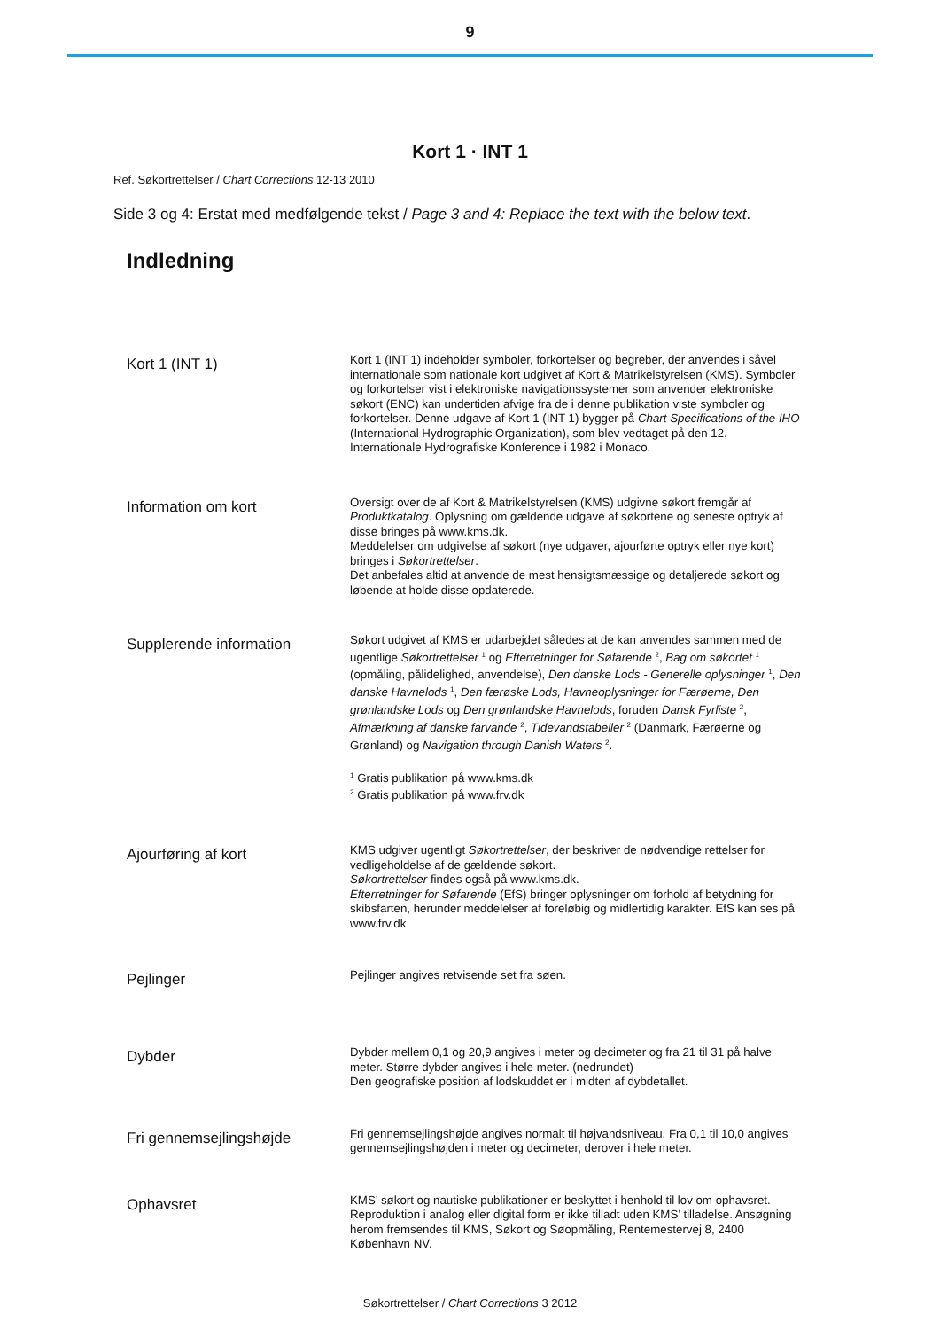9
Kort 1 · INT 1
Ref. Søkortrettelser / Chart Corrections 12-13 2010
Side 3 og 4: Erstat med medfølgende tekst / Page 3 and 4: Replace the text with the below text.
Indledning
Kort 1 (INT 1)
Kort 1 (INT 1) indeholder symboler, forkortelser og begreber, der anvendes i såvel internationale som nationale kort udgivet af Kort & Matrikelstyrelsen (KMS). Symboler og forkortelser vist i elektroniske navigationssystemer som anvender elektroniske søkort (ENC) kan undertiden afvige fra de i denne publikation viste symboler og forkortelser. Denne udgave af Kort 1 (INT 1) bygger på Chart Specifications of the IHO (International Hydrographic Organization), som blev vedtaget på den 12. Internationale Hydrografiske Konference i 1982 i Monaco.
Information om kort
Oversigt over de af Kort & Matrikelstyrelsen (KMS) udgivne søkort fremgår af Produktkatalog. Oplysning om gældende udgave af søkortene og seneste optryk af disse bringes på www.kms.dk.
Meddelelser om udgivelse af søkort (nye udgaver, ajourførte optryk eller nye kort) bringes i Søkortrettelser.
Det anbefales altid at anvende de mest hensigtsmæssige og detaljerede søkort og løbende at holde disse opdaterede.
Supplerende information
Søkort udgivet af KMS er udarbejdet således at de kan anvendes sammen med de ugentlige Søkortrettelser <sup>1</sup> og Efterretninger for Søfarende <sup>2</sup>, Bag om søkortet <sup>1</sup> (opmåling, pålidelighed, anvendelse), Den danske Lods - Generelle oplysninger <sup>1</sup>, Den danske Havnelods <sup>1</sup>, Den færøske Lods, Havneoplysninger for Færøerne, Den grønlandske Lods og Den grønlandske Havnelods, foruden Dansk Fyrliste <sup>2</sup>, Afmærkning af danske farvande <sup>2</sup>, Tidevandstabeller <sup>2</sup> (Danmark, Færøerne og Grønland) og Navigation through Danish Waters <sup>2</sup>.
<sup>1</sup> Gratis publikation på www.kms.dk
<sup>2</sup> Gratis publikation på www.frv.dk
Ajourføring af kort
KMS udgiver ugentligt Søkortrettelser, der beskriver de nødvendige rettelser for vedligeholdelse af de gældende søkort.
Søkortrettelser findes også på www.kms.dk.
Efterretninger for Søfarende (EfS) bringer oplysninger om forhold af betydning for skibsfarten, herunder meddelelser af foreløbig og midlertidig karakter. EfS kan ses på www.frv.dk
Pejlinger
Pejlinger angives retvisende set fra søen.
Dybder
Dybder mellem 0,1 og 20,9 angives i meter og decimeter og fra 21 til 31 på halve meter. Større dybder angives i hele meter. (nedrundet)
Den geografiske position af lodskuddet er i midten af dybdetallet.
Fri gennemsejlingshøjde
Fri gennemsejlingshøjde angives normalt til højvandsniveau. Fra 0,1 til 10,0 angives gennemsejlingshøjden i meter og decimeter, derover i hele meter.
Ophavsret
KMS’ søkort og nautiske publikationer er beskyttet i henhold til lov om ophavsret. Reproduktion i analog eller digital form er ikke tilladt uden KMS’ tilladelse. Ansøgning herom fremsendes til KMS, Søkort og Søopmåling, Rentemestervej 8, 2400 København NV.
Søkortrettelser / Chart Corrections 3 2012